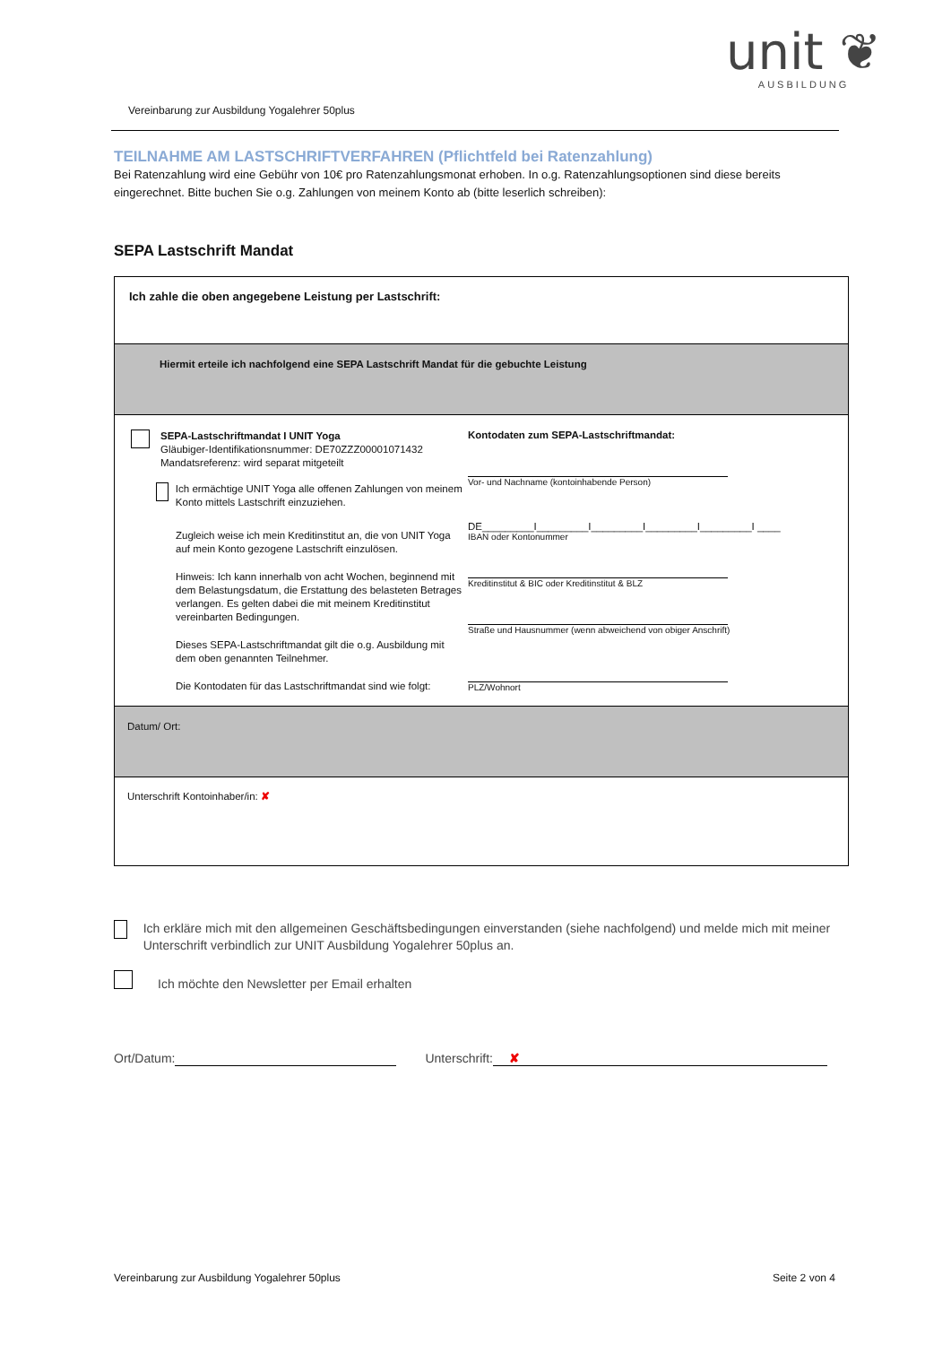unit ❦
AUSBILDUNG
Vereinbarung zur Ausbildung Yogalehrer 50plus
TEILNAHME AM LASTSCHRIFTVERFAHREN (Pflichtfeld bei Ratenzahlung)
Bei Ratenzahlung wird eine Gebühr von 10€ pro Ratenzahlungsmonat erhoben. In o.g. Ratenzahlungsoptionen sind diese bereits eingerechnet. Bitte buchen Sie o.g. Zahlungen von meinem Konto ab (bitte leserlich schreiben):
SEPA Lastschrift Mandat
| Ich zahle die oben angegebene Leistung per Lastschrift: | |
| Hiermit erteile ich nachfolgend eine SEPA Lastschrift Mandat für die gebuchte Leistung | |
| SEPA-Lastschriftmandat I UNIT Yoga Gläubiger-Identifikationsnummer: DE70ZZZ00001071432 Mandatsreferenz: wird separat mitgeteilt Ich ermächtige UNIT Yoga alle offenen Zahlungen von meinem Konto mittels Lastschrift einzuziehen. Zugleich weise ich mein Kreditinstitut an, die von UNIT Yoga auf mein Konto gezogene Lastschrift einzulösen. Hinweis: Ich kann innerhalb von acht Wochen, beginnend mit dem Belastungsdatum, die Erstattung des belasteten Betrages verlangen. Es gelten dabei die mit meinem Kreditinstitut vereinbarten Bedingungen. Dieses SEPA-Lastschriftmandat gilt die o.g. Ausbildung mit dem oben genannten Teilnehmer. Die Kontodaten für das Lastschriftmandat sind wie folgt: | Kontodaten zum SEPA-Lastschriftmandat: Vor- und Nachname (kontoinhabende Person) DE_________I_________I_________I_________I_________I ____ IBAN oder Kontonummer Kreditinstitut & BIC oder Kreditinstitut & BLZ Straße und Hausnummer (wenn abweichend von obiger Anschrift) PLZ/Wohnort |
| Datum/ Ort: | |
| Unterschrift Kontoinhaber/in: ✘ | |
Ich erkläre mich mit den allgemeinen Geschäftsbedingungen einverstanden (siehe nachfolgend) und melde mich mit meiner Unterschrift verbindlich zur UNIT Ausbildung Yogalehrer 50plus an.
Ich möchte den Newsletter per Email erhalten
Ort/Datum: Unterschrift: ✘
Vereinbarung zur Ausbildung Yogalehrer 50plus Seite 2 von 4